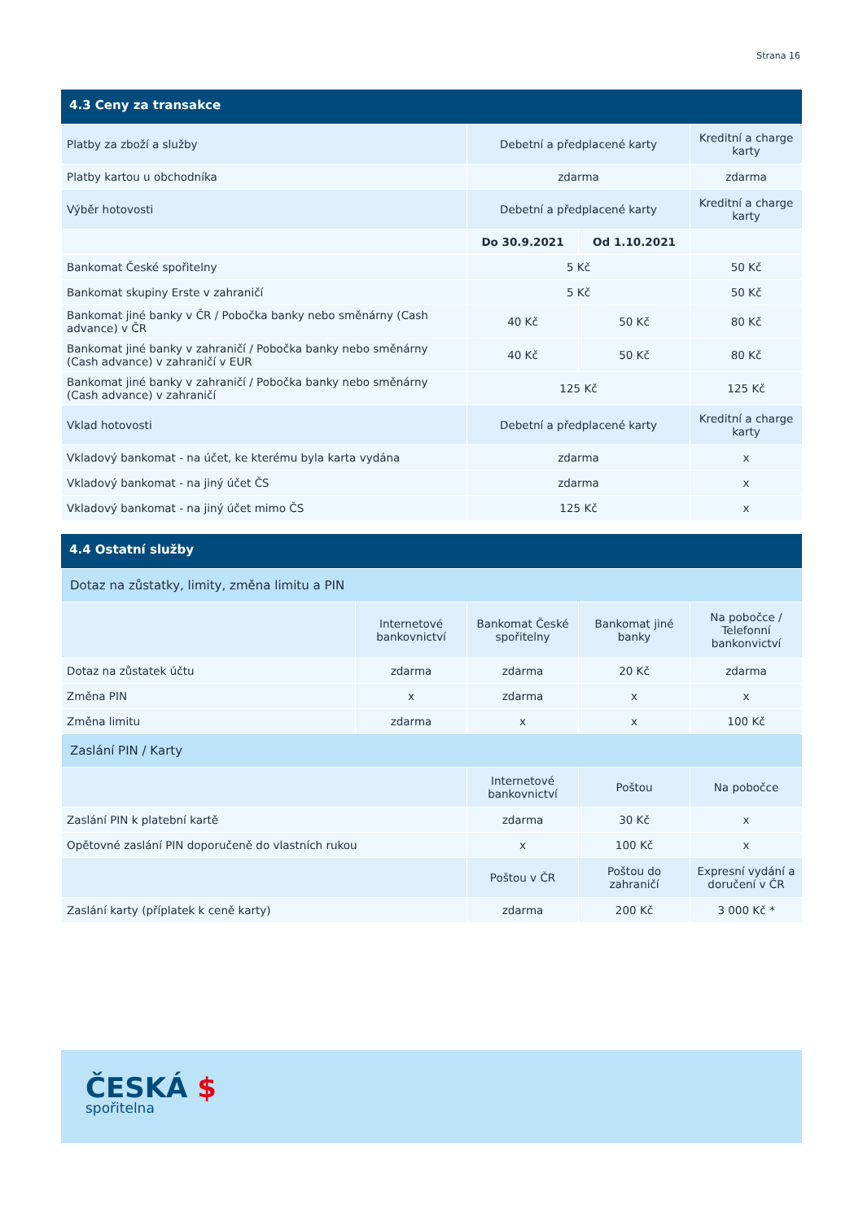Strana 16
4.3 Ceny za transakce
| Platby za zboží a služby | Debetní a předplacené karty | | Kreditní a charge karty |
| Platby kartou u obchodníka | zdarma | | zdarma |
| Výběr hotovosti | Debetní a předplacené karty | | Kreditní a charge karty |
| | Do 30.9.2021 | Od 1.10.2021 | |
| Bankomat České spořitelny | 5 Kč | | 50 Kč |
| Bankomat skupiny Erste v zahraničí | 5 Kč | | 50 Kč |
| Bankomat jiné banky v ČR / Pobočka banky nebo směnárny (Cash advance) v ČR | 40 Kč | 50 Kč | 80 Kč |
| Bankomat jiné banky v zahraničí / Pobočka banky nebo směnárny (Cash advance) v zahraničí v EUR | 40 Kč | 50 Kč | 80 Kč |
| Bankomat jiné banky v zahraničí / Pobočka banky nebo směnárny (Cash advance) v zahraničí | 125 Kč | | 125 Kč |
| Vklad hotovosti | Debetní a předplacené karty | | Kreditní a charge karty |
| Vkladový bankomat - na účet, ke kterému byla karta vydána | zdarma | | x |
| Vkladový bankomat - na jiný účet ČS | zdarma | | x |
| Vkladový bankomat - na jiný účet mimo ČS | 125 Kč | | x |
4.4 Ostatní služby
| Dotaz na zůstatky, limity, změna limitu a PIN | | | | |
| | Internetové bankovnictví | Bankomat České spořitelny | Bankomat jiné banky | Na pobočce / Telefonní bankonvictví |
| Dotaz na zůstatek účtu | zdarma | zdarma | 20 Kč | zdarma |
| Změna PIN | x | zdarma | x | x |
| Změna limitu | zdarma | x | x | 100 Kč |
| Zaslání PIN / Karty | | | | |
| | | Internetové bankovnictví | Poštou | Na pobočce |
| Zaslání PIN k platební kartě | | zdarma | 30 Kč | x |
| Opětovné zaslání PIN doporučeně do vlastních rukou | | x | 100 Kč | x |
| | | Poštou v ČR | Poštou do zahraničí | Expresní vydání a doručení v ČR |
| Zaslání karty (příplatek k ceně karty) | | zdarma | 200 Kč | 3 000 Kč * |
ČESKÁ $
spořitelna